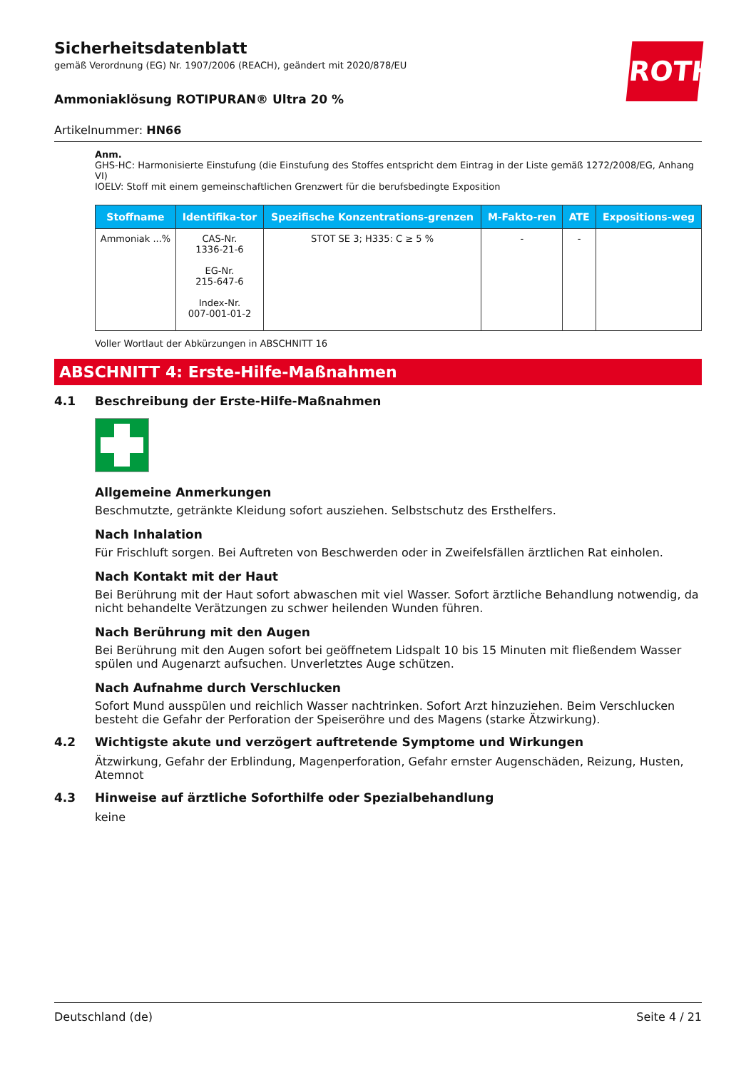ROTH
Sicherheitsdatenblatt
gemäß Verordnung (EG) Nr. 1907/2006 (REACH), geändert mit 2020/878/EU
Ammoniaklösung ROTIPURAN® Ultra 20 %
Artikelnummer: HN66
Anm.
GHS-HC: Harmonisierte Einstufung (die Einstufung des Stoffes entspricht dem Eintrag in der Liste gemäß 1272/2008/EG, Anhang VI)
IOELV: Stoff mit einem gemeinschaftlichen Grenzwert für die berufsbedingte Exposition
| Stoffname | Identifika-tor | Spezifische Konzentrations-grenzen | M-Fakto-ren | ATE | Expositions-weg |
| --- | --- | --- | --- | --- | --- |
| Ammoniak ...% | CAS-Nr. 1336-21-6 EG-Nr. 215-647-6 Index-Nr. 007-001-01-2 | STOT SE 3; H335: C ≥ 5 % | - | - | |
Voller Wortlaut der Abkürzungen in ABSCHNITT 16
ABSCHNITT 4: Erste-Hilfe-Maßnahmen
4.1 Beschreibung der Erste-Hilfe-Maßnahmen
Allgemeine Anmerkungen
Beschmutzte, getränkte Kleidung sofort ausziehen. Selbstschutz des Ersthelfers.
Nach Inhalation
Für Frischluft sorgen. Bei Auftreten von Beschwerden oder in Zweifelsfällen ärztlichen Rat einholen.
Nach Kontakt mit der Haut
Bei Berührung mit der Haut sofort abwaschen mit viel Wasser. Sofort ärztliche Behandlung notwendig, da nicht behandelte Verätzungen zu schwer heilenden Wunden führen.
Nach Berührung mit den Augen
Bei Berührung mit den Augen sofort bei geöffnetem Lidspalt 10 bis 15 Minuten mit fließendem Wasser spülen und Augenarzt aufsuchen. Unverletztes Auge schützen.
Nach Aufnahme durch Verschlucken
Sofort Mund ausspülen und reichlich Wasser nachtrinken. Sofort Arzt hinzuziehen. Beim Verschlucken besteht die Gefahr der Perforation der Speiseröhre und des Magens (starke Ätzwirkung).
4.2 Wichtigste akute und verzögert auftretende Symptome und Wirkungen
Ätzwirkung, Gefahr der Erblindung, Magenperforation, Gefahr ernster Augenschäden, Reizung, Husten, Atemnot
4.3 Hinweise auf ärztliche Soforthilfe oder Spezialbehandlung
keine
Deutschland (de) Seite 4 / 21